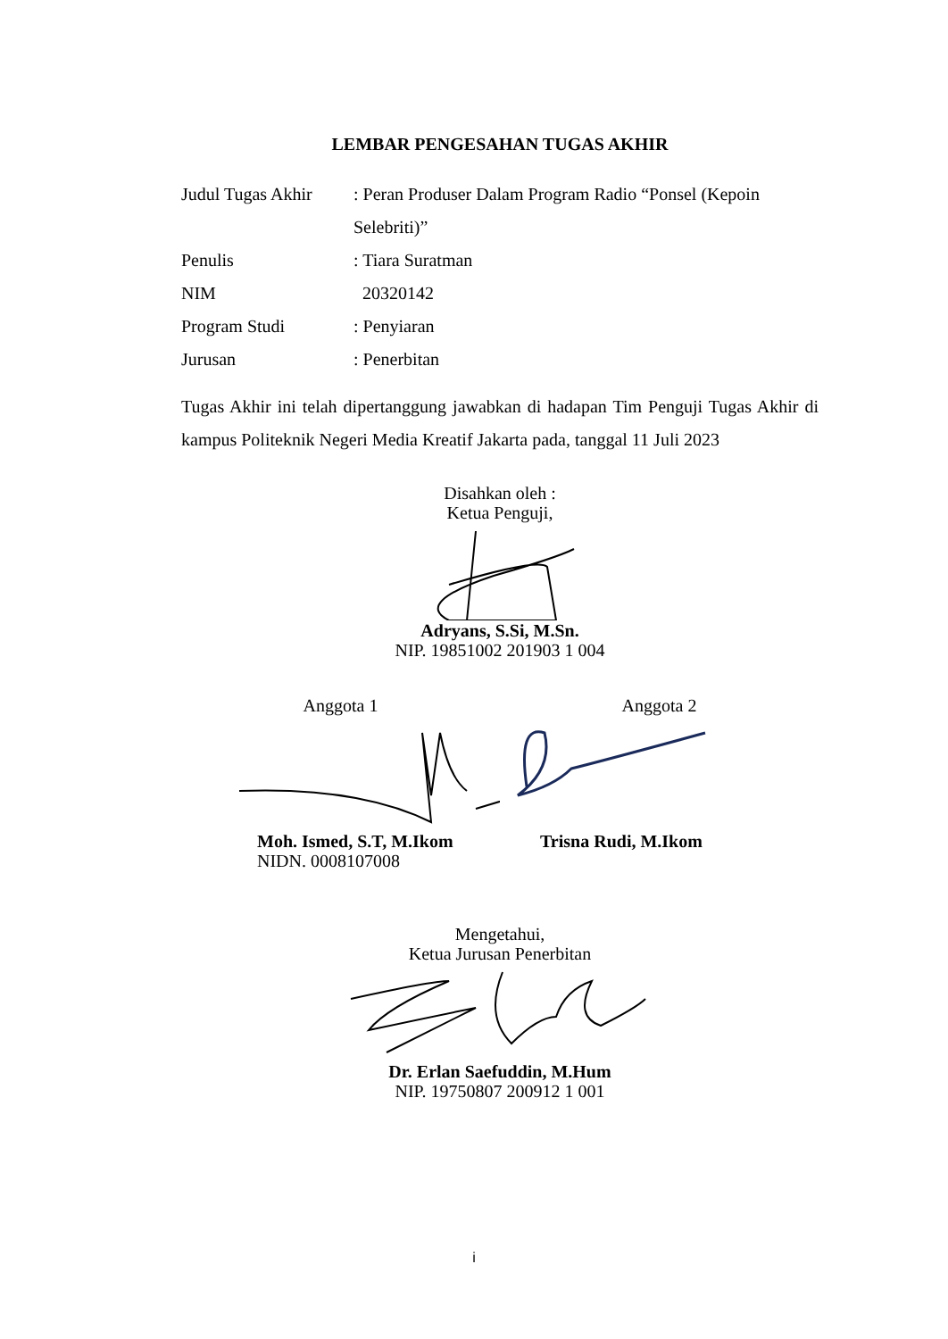LEMBAR PENGESAHAN TUGAS AKHIR
Judul Tugas Akhir
: Peran Produser Dalam Program Radio “Ponsel (Kepoin Selebriti)”
Penulis : Tiara Suratman
NIM 20320142
Program Studi : Penyiaran
Jurusan : Penerbitan
Tugas Akhir ini telah dipertanggung jawabkan di hadapan Tim Penguji Tugas Akhir di kampus Politeknik Negeri Media Kreatif Jakarta pada, tanggal 11 Juli 2023
Disahkan oleh :
Ketua Penguji,
Adryans, S.Si, M.Sn.
NIP. 19851002 201903 1 004
Anggota 1
Moh. Ismed, S.T, M.Ikom
NIDN. 0008107008
Anggota 2
Trisna Rudi, M.Ikom
Mengetahui,
Ketua Jurusan Penerbitan
Dr. Erlan Saefuddin, M.Hum
NIP. 19750807 200912 1 001
i